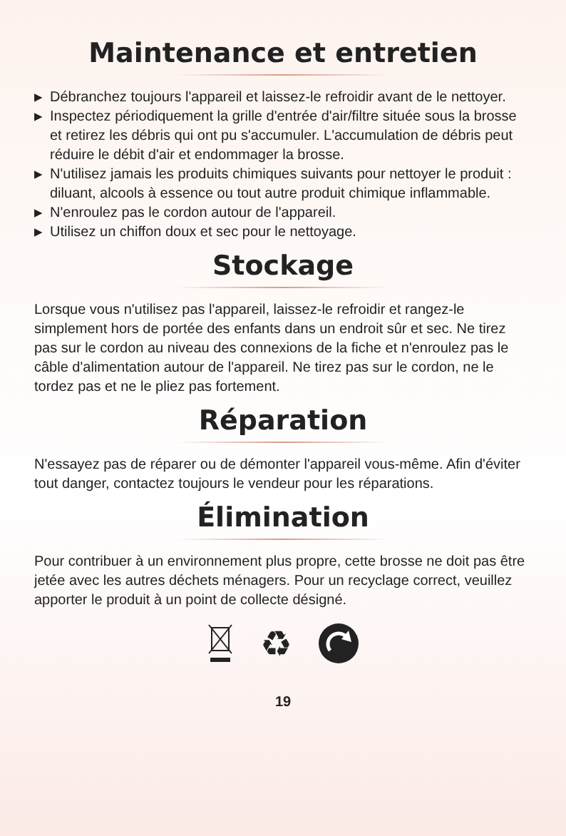Maintenance et entretien
▶ Débranchez toujours l'appareil et laissez-le refroidir avant de le nettoyer.
▶ Inspectez périodiquement la grille d'entrée d'air/filtre située sous la brosse et retirez les débris qui ont pu s'accumuler. L'accumulation de débris peut réduire le débit d'air et endommager la brosse.
▶ N'utilisez jamais les produits chimiques suivants pour nettoyer le produit : diluant, alcools à essence ou tout autre produit chimique inflammable.
▶ N'enroulez pas le cordon autour de l'appareil.
▶ Utilisez un chiffon doux et sec pour le nettoyage.
Stockage
Lorsque vous n'utilisez pas l'appareil, laissez-le refroidir et rangez-le simplement hors de portée des enfants dans un endroit sûr et sec. Ne tirez pas sur le cordon au niveau des connexions de la fiche et n'enroulez pas le câble d'alimentation autour de l'appareil. Ne tirez pas sur le cordon, ne le tordez pas et ne le pliez pas fortement.
Réparation
N'essayez pas de réparer ou de démonter l'appareil vous-même. Afin d'éviter tout danger, contactez toujours le vendeur pour les réparations.
Élimination
Pour contribuer à un environnement plus propre, cette brosse ne doit pas être jetée avec les autres déchets ménagers. Pour un recyclage correct, veuillez apporter le produit à un point de collecte désigné.
♻
19